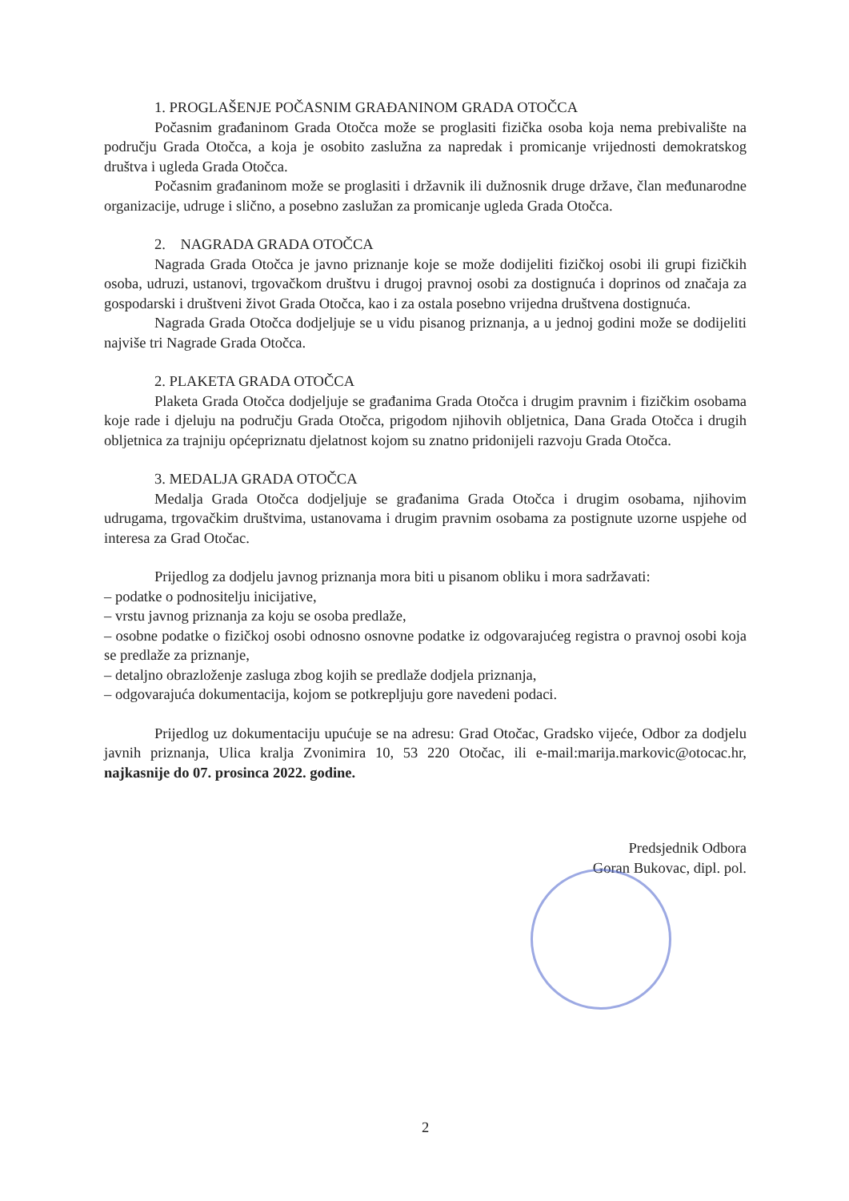1. PROGLAŠENJE POČASNIM GRAĐANINOM GRADA OTOČCA
Počasnim građaninom Grada Otočca može se proglasiti fizička osoba koja nema prebivalište na području Grada Otočca, a koja je osobito zaslužna za napredak i promicanje vrijednosti demokratskog društva i ugleda Grada Otočca.
Počasnim građaninom može se proglasiti i državnik ili dužnosnik druge države, član međunarodne organizacije, udruge i slično, a posebno zaslužan za promicanje ugleda Grada Otočca.
2. NAGRADA GRADA OTOČCA
Nagrada Grada Otočca je javno priznanje koje se može dodijeliti fizičkoj osobi ili grupi fizičkih osoba, udruzi, ustanovi, trgovačkom društvu i drugoj pravnoj osobi za dostignuća i doprinos od značaja za gospodarski i društveni život Grada Otočca, kao i za ostala posebno vrijedna društvena dostignuća.
Nagrada Grada Otočca dodjeljuje se u vidu pisanog priznanja, a u jednoj godini može se dodijeliti najviše tri Nagrade Grada Otočca.
2. PLAKETA GRADA OTOČCA
Plaketa Grada Otočca dodjeljuje se građanima Grada Otočca i drugim pravnim i fizičkim osobama koje rade i djeluju na području Grada Otočca, prigodom njihovih obljetnica, Dana Grada Otočca i drugih obljetnica za trajniju općepriznatu djelatnost kojom su znatno pridonijeli razvoju Grada Otočca.
3. MEDALJA GRADA OTOČCA
Medalja Grada Otočca dodjeljuje se građanima Grada Otočca i drugim osobama, njihovim udrugama, trgovačkim društvima, ustanovama i drugim pravnim osobama za postignute uzorne uspjehe od interesa za Grad Otočac.
Prijedlog za dodjelu javnog priznanja mora biti u pisanom obliku i mora sadržavati:
– podatke o podnositelju inicijative,
– vrstu javnog priznanja za koju se osoba predlaže,
– osobne podatke o fizičkoj osobi odnosno osnovne podatke iz odgovarajućeg registra o pravnoj osobi koja se predlaže za priznanje,
– detaljno obrazloženje zasluga zbog kojih se predlaže dodjela priznanja,
– odgovarajuća dokumentacija, kojom se potkrepljuju gore navedeni podaci.
Prijedlog uz dokumentaciju upućuje se na adresu: Grad Otočac, Gradsko vijeće, Odbor za dodjelu javnih priznanja, Ulica kralja Zvonimira 10, 53 220 Otočac, ili e-mail:marija.markovic@otocac.hr, najkasnije do 07. prosinca 2022. godine.
Predsjednik Odbora
Goran Bukovac, dipl. pol.
2